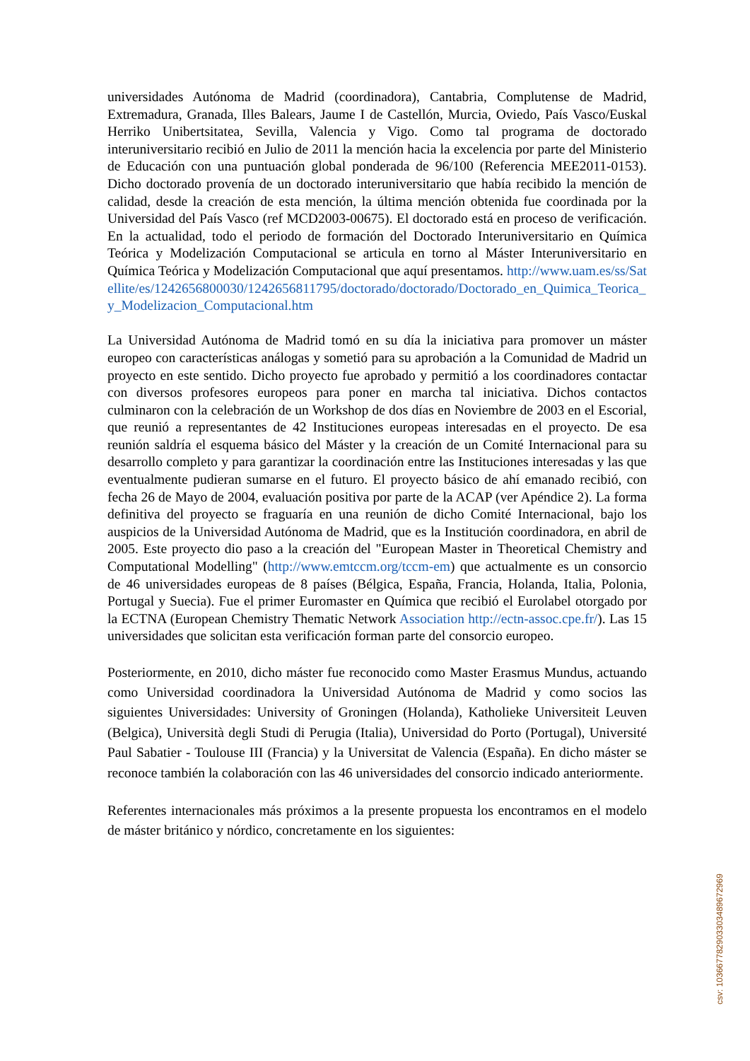universidades Autónoma de Madrid (coordinadora), Cantabria, Complutense de Madrid, Extremadura, Granada, Illes Balears, Jaume I de Castellón, Murcia, Oviedo, País Vasco/Euskal Herriko Unibertsitatea, Sevilla, Valencia y Vigo. Como tal programa de doctorado interuniversitario recibió en Julio de 2011 la mención hacia la excelencia por parte del Ministerio de Educación con una puntuación global ponderada de 96/100 (Referencia MEE2011-0153). Dicho doctorado provenía de un doctorado interuniversitario que había recibido la mención de calidad, desde la creación de esta mención, la última mención obtenida fue coordinada por la Universidad del País Vasco (ref MCD2003-00675). El doctorado está en proceso de verificación. En la actualidad, todo el periodo de formación del Doctorado Interuniversitario en Química Teórica y Modelización Computacional se articula en torno al Máster Interuniversitario en Química Teórica y Modelización Computacional que aquí presentamos. http://www.uam.es/ss/Satellite/es/1242656800030/1242656811795/doctorado/doctorado/Doctorado_en_Quimica_Teorica_y_Modelizacion_Computacional.htm
La Universidad Autónoma de Madrid tomó en su día la iniciativa para promover un máster europeo con características análogas y sometió para su aprobación a la Comunidad de Madrid un proyecto en este sentido. Dicho proyecto fue aprobado y permitió a los coordinadores contactar con diversos profesores europeos para poner en marcha tal iniciativa. Dichos contactos culminaron con la celebración de un Workshop de dos días en Noviembre de 2003 en el Escorial, que reunió a representantes de 42 Instituciones europeas interesadas en el proyecto. De esa reunión saldría el esquema básico del Máster y la creación de un Comité Internacional para su desarrollo completo y para garantizar la coordinación entre las Instituciones interesadas y las que eventualmente pudieran sumarse en el futuro. El proyecto básico de ahí emanado recibió, con fecha 26 de Mayo de 2004, evaluación positiva por parte de la ACAP (ver Apéndice 2). La forma definitiva del proyecto se fraguaría en una reunión de dicho Comité Internacional, bajo los auspicios de la Universidad Autónoma de Madrid, que es la Institución coordinadora, en abril de 2005. Este proyecto dio paso a la creación del "European Master in Theoretical Chemistry and Computational Modelling" (http://www.emtccm.org/tccm-em) que actualmente es un consorcio de 46 universidades europeas de 8 países (Bélgica, España, Francia, Holanda, Italia, Polonia, Portugal y Suecia). Fue el primer Euromaster en Química que recibió el Eurolabel otorgado por la ECTNA (European Chemistry Thematic Network Association http://ectn-assoc.cpe.fr/). Las 15 universidades que solicitan esta verificación forman parte del consorcio europeo.
Posteriormente, en 2010, dicho máster fue reconocido como Master Erasmus Mundus, actuando como Universidad coordinadora la Universidad Autónoma de Madrid y como socios las siguientes Universidades: University of Groningen (Holanda), Katholieke Universiteit Leuven (Belgica), Università degli Studi di Perugia (Italia), Universidad do Porto (Portugal), Université Paul Sabatier - Toulouse III (Francia) y la Universitat de Valencia (España). En dicho máster se reconoce también la colaboración con las 46 universidades del consorcio indicado anteriormente.
Referentes internacionales más próximos a la presente propuesta los encontramos en el modelo de máster británico y nórdico, concretamente en los siguientes:
csv: 103667782903303489672969